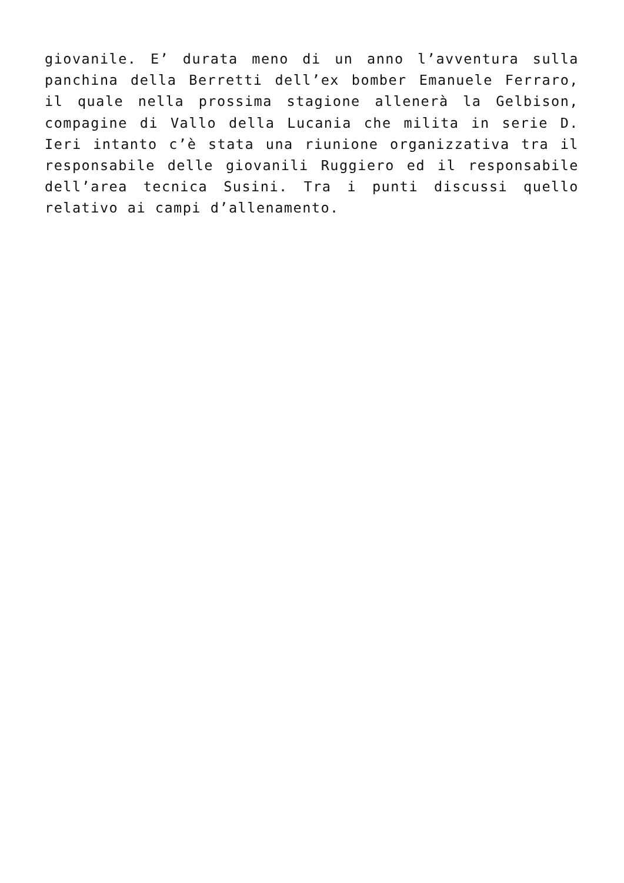giovanile. E’ durata meno di un anno l’avventura sulla panchina della Berretti dell’ex bomber Emanuele Ferraro, il quale nella prossima stagione allenerà la Gelbison, compagine di Vallo della Lucania che milita in serie D. Ieri intanto c’è stata una riunione organizzativa tra il responsabile delle giovanili Ruggiero ed il responsabile dell’area tecnica Susini. Tra i punti discussi quello relativo ai campi d’allenamento.